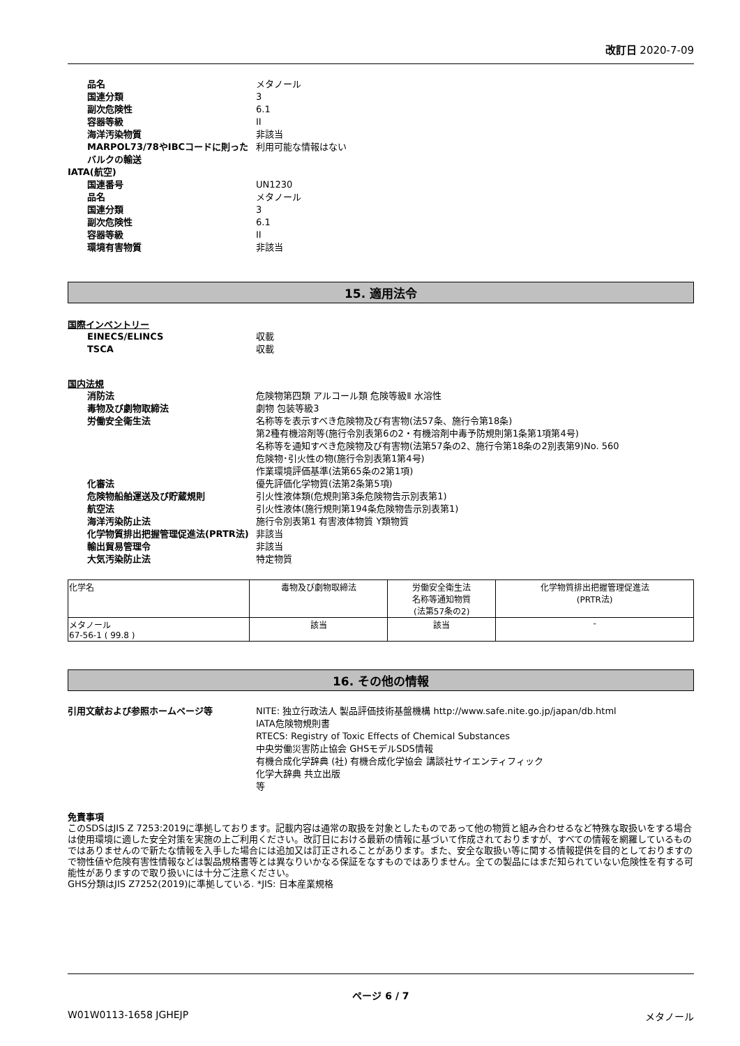改訂日 2020-7-09
品名
メタノール
国連分類
3
副次危険性
6.1
容器等級
II
海洋汚染物質
非該当
MARPOL73/78やIBCコードに則ったバルクの輸送
利用可能な情報はない
IATA(航空)
国連番号
UN1230
品名
メタノール
国連分類
3
副次危険性
6.1
容器等級
II
環境有害物質
非該当
15. 適用法令
国際インベントリー
EINECS/ELINCS
収載
TSCA
収載
国内法規
消防法
危険物第四類 アルコール類 危険等級Ⅱ 水溶性
毒物及び劇物取締法
劇物 包装等級3
労働安全衛生法
名称等を表示すべき危険物及び有害物(法57条、施行令第18条)
第2種有機溶剤等(施行令別表第6の2・有機溶剤中毒予防規則第1条第1項第4号)
名称等を通知すべき危険物及び有害物(法第57条の2、施行令第18条の2別表第9)No. 560
危険物･引火性の物(施行令別表第1第4号)
作業環境評価基準(法第65条の2第1項)
化審法
優先評価化学物質(法第2条第5項)
危険物船舶運送及び貯蔵規則
引火性液体類(危規則第3条危険物告示別表第1)
航空法
引火性液体(施行規則第194条危険物告示別表第1)
海洋汚染防止法
施行令別表第1 有害液体物質 Y類物質
化学物質排出把握管理促進法(PRTR法)
非該当
輸出貿易管理令
非該当
大気汚染防止法
特定物質
| 化学名 | 毒物及び劇物取締法 | 労働安全衛生法 名称等通知物質 (法第57条の2) | 化学物質排出把握管理促進法 (PRTR法) |
| --- | --- | --- | --- |
| メタノール 67-56-1 ( 99.8 ) | 該当 | 該当 | - |
16. その他の情報
引用文献および参照ホームページ等
NITE: 独立行政法人 製品評価技術基盤機構 http://www.safe.nite.go.jp/japan/db.html
IATA危険物規則書
RTECS: Registry of Toxic Effects of Chemical Substances
中央労働災害防止協会 GHSモデルSDS情報
有機合成化学辞典 (社) 有機合成化学協会 講談社サイエンティフィック
化学大辞典 共立出版
等
免責事項
このSDSはJIS Z 7253:2019に準拠しております。記載内容は通常の取扱を対象としたものであって他の物質と組み合わせるなど特殊な取扱いをする場合は使用環境に適した安全対策を実施の上ご利用ください。改訂日における最新の情報に基づいて作成されておりますが、すべての情報を網羅しているものではありませんので新たな情報を入手した場合には追加又は訂正されることがあります。また、安全な取扱い等に関する情報提供を目的としておりますので物性値や危険有害性情報などは製品規格書等とは異なりいかなる保証をなすものではありません。全ての製品にはまだ知られていない危険性を有する可能性がありますので取り扱いには十分ご注意ください。
GHS分類はJIS Z7252(2019)に準拠している. *JIS: 日本産業規格
ページ 6 / 7
W01W0113-1658 JGHEJP メタノール